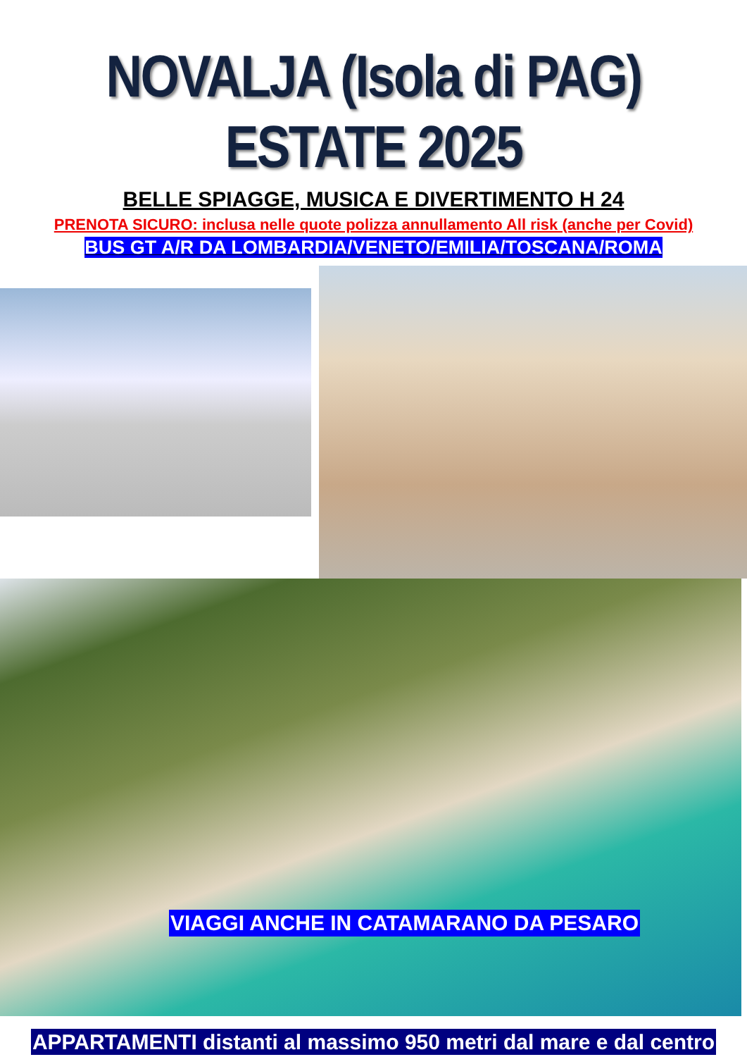NOVALJA (Isola di PAG) ESTATE 2025
BELLE SPIAGGE, MUSICA E DIVERTIMENTO H 24
PRENOTA SICURO: inclusa nelle quote polizza annullamento All risk (anche per Covid)
BUS GT A/R DA LOMBARDIA/VENETO/EMILIA/TOSCANA/ROMA
VIAGGI ANCHE IN CATAMARANO DA PESARO
APPARTAMENTI distanti al massimo 950 metri dal mare e dal centro